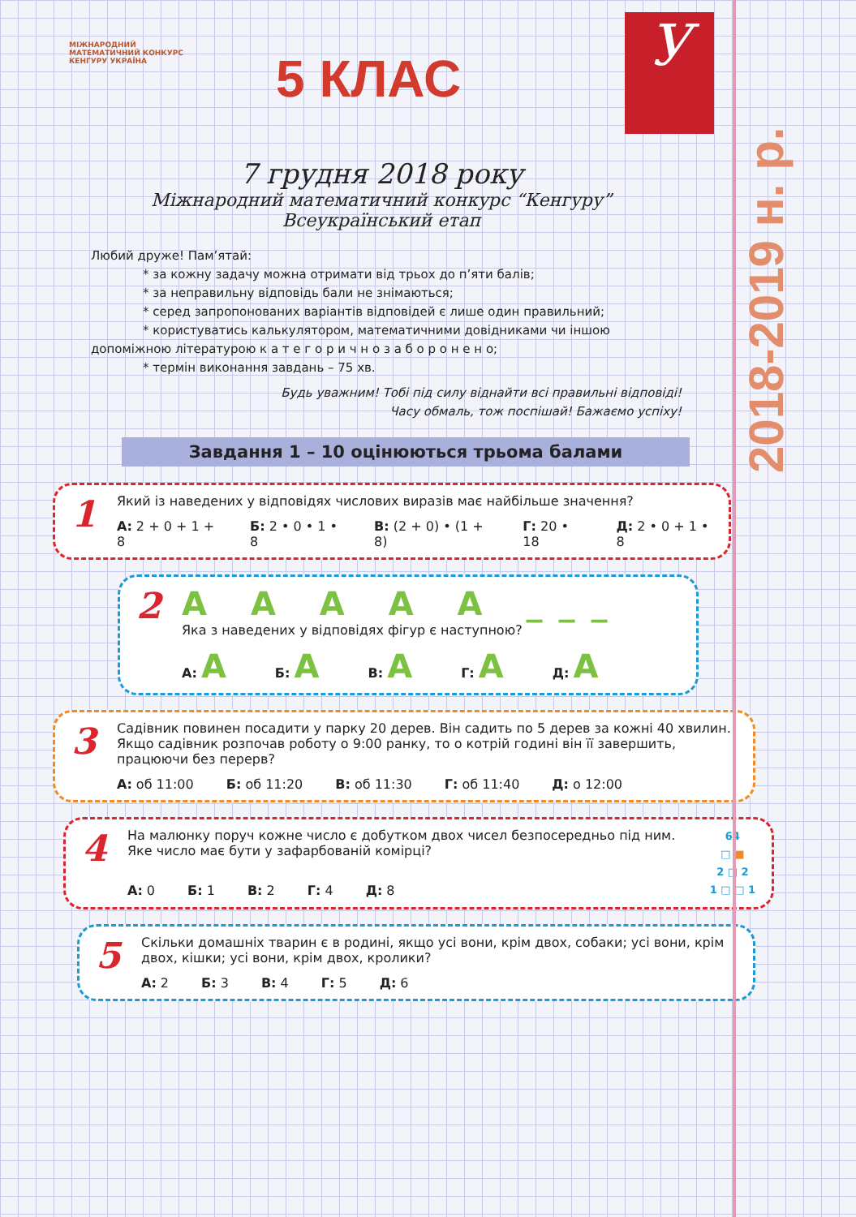2018-2019 н. р.
У
МІЖНАРОДНИЙ МАТЕМАТИЧНИЙ КОНКУРС
КЕНГУРУ УКРАЇНА
5 КЛАС
7 грудня 2018 року
Міжнародний математичний конкурс “Кенгуру”
Всеукраїнський етап
Любий друже! Пам’ятай:
* за кожну задачу можна отримати від трьох до п’яти балів;
* за неправильну відповідь бали не знімаються;
* серед запропонованих варіантів відповідей є лише один правильний;
* користуватись калькулятором, математичними довідниками чи іншою
допоміжною літературою к а т е г о р и ч н о з а б о р о н е н о;
* термін виконання завдань – 75 хв.
Будь уважним! Тобі під силу віднайти всі правильні відповіді!
Часу обмаль, тож поспішай! Бажаємо успіху!
Завдання 1 – 10 оцінюються трьома балами
1
Який із наведених у відповідях числових виразів має найбільше значення?
А: 2 + 0 + 1 + 8 Б: 2 • 0 • 1 • 8 В: (2 + 0) • (1 + 8) Г: 20 • 18 Д: 2 • 0 + 1 • 8
2 A A A A A ___
Яка з наведених у відповідях фігур є наступною?
А: A Б: A В: A Г: A Д: A
3
Садівник повинен посадити у парку 20 дерев. Він садить по 5 дерев за кожні 40 хвилин. Якщо садівник розпочав роботу о 9:00 ранку, то о котрій годині він її завершить, працюючи без перерв?
А: об 11:00 Б: об 11:20 В: об 11:30 Г: об 11:40 Д: о 12:00
4
На малюнку поруч кожне число є добутком двох чисел безпосередньо під ним. Яке число має бути у зафарбованій комірці?
А: 0 Б: 1 В: 2 Г: 4 Д: 8
64
□ ■
2 □ 2
1 □ □ 1
5
Скільки домашніх тварин є в родині, якщо усі вони, крім двох, собаки; усі вони, крім двох, кішки; усі вони, крім двох, кролики?
А: 2 Б: 3 В: 4 Г: 5 Д: 6